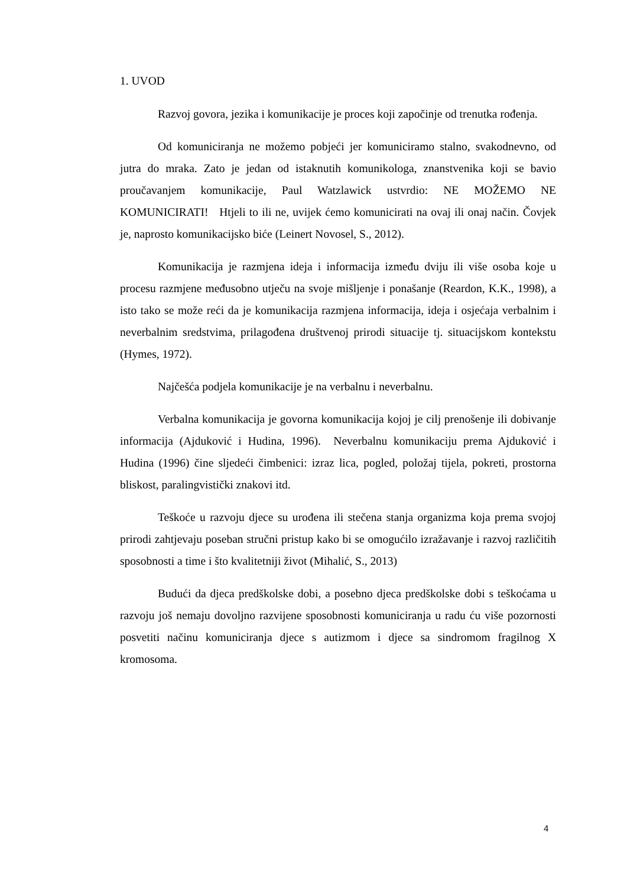1. UVOD
Razvoj govora, jezika i komunikacije je proces koji započinje od trenutka rođenja.
Od komuniciranja ne možemo pobjeći jer komuniciramo stalno, svakodnevno, od jutra do mraka. Zato je jedan od istaknutih komunikologa, znanstvenika koji se bavio proučavanjem komunikacije, Paul Watzlawick ustvrdio: NE MOŽEMO NE KOMUNICIRATI! Htjeli to ili ne, uvijek ćemo komunicirati na ovaj ili onaj način. Čovjek je, naprosto komunikacijsko biće (Leinert Novosel, S., 2012).
Komunikacija je razmjena ideja i informacija između dviju ili više osoba koje u procesu razmjene međusobno utječu na svoje mišljenje i ponašanje (Reardon, K.K., 1998), a isto tako se može reći da je komunikacija razmjena informacija, ideja i osjećaja verbalnim i neverbalnim sredstvima, prilagođena društvenoj prirodi situacije tj. situacijskom kontekstu (Hymes, 1972).
Najčešća podjela komunikacije je na verbalnu i neverbalnu.
Verbalna komunikacija je govorna komunikacija kojoj je cilj prenošenje ili dobivanje informacija (Ajduković i Hudina, 1996). Neverbalnu komunikaciju prema Ajduković i Hudina (1996) čine sljedeći čimbenici: izraz lica, pogled, položaj tijela, pokreti, prostorna bliskost, paralingvistički znakovi itd.
Teškoće u razvoju djece su urođena ili stečena stanja organizma koja prema svojoj prirodi zahtjevaju poseban stručni pristup kako bi se omogućilo izražavanje i razvoj različitih sposobnosti a time i što kvalitetniji život (Mihalić, S., 2013)
Budući da djeca predškolske dobi, a posebno djeca predškolske dobi s teškoćama u razvoju još nemaju dovoljno razvijene sposobnosti komuniciranja u radu ću više pozornosti posvetiti načinu komuniciranja djece s autizmom i djece sa sindromom fragilnog X kromosoma.
4